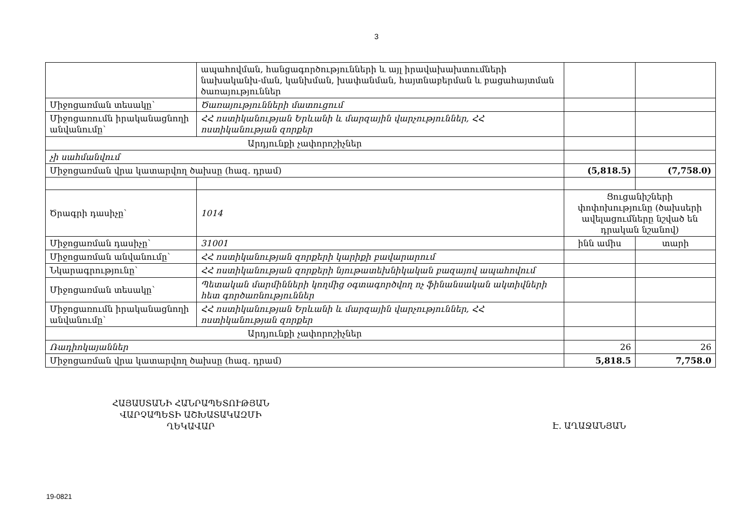3
| | ապահովման, հանցագործությունների և այլ իրավախախտումների նախականխ-ման, կանխման, խափանման, հայտնաբերման և բացահայտման ծառայություններ | | |
| Միջոցառման տեսակը՝ | Ծառայությունների մատուցում | | |
| Միջոցառումն իրականացնողի անվանումը՝ | ՀՀ ոստիկանության Երևանի և մարզային վարչություններ, ՀՀ ոստիկանության զորքեր | | |
| Արդյունքի չափորոշիչներ | | | |
| չի սահմանվում | | | |
| Միջոցառման վրա կատարվող ծախսը (հազ. դրամ) | | (5,818.5) | (7,758.0) |
| Ծրագրի դասիչը՝ | 1014 | Ցուցանիշների փոփոխությունը (ծախսերի ավելացումները նշված են դրական նշանով) | |
| Միջոցառման դասիչը՝ | 31001 | ինն ամիս | տարի |
| Միջոցառման անվանումը՝ | ՀՀ ոստիկանության զորքերի կարիքի բավարարում | | |
| Նկարագրությունը՝ | ՀՀ ոստիկանության զորքերի նյութատեխնիկական բազայով ապահովում | | |
| Միջոցառման տեսակը՝ | Պետական մարմինների կողմից օգտագործվող ոչ ֆինանսական ակտիվների հետ գործառնություններ | | |
| Միջոցառումն իրականացնողի անվանումը՝ | ՀՀ ոստիկանության Երևանի և մարզային վարչություններ, ՀՀ ոստիկանության զորքեր | | |
| Արդյունքի չափորոշիչներ | | | |
| Ռադիոկայաններ | | 26 | 26 |
| Միջոցառման վրա կատարվող ծախսը (հազ. դրամ) | | 5,818.5 | 7,758.0 |
ՀԱՅԱՍՏԱՆԻ ՀԱՆՐԱՊԵՏՈՒԹՅԱՆ
ՎԱՐՉԱՊԵՏԻ ԱՇԽԱՏԱԿԱԶՄԻ
ՂԵԿԱՎԱՐ
Է. ԱՂԱՋԱՆՅԱՆ
19-0821